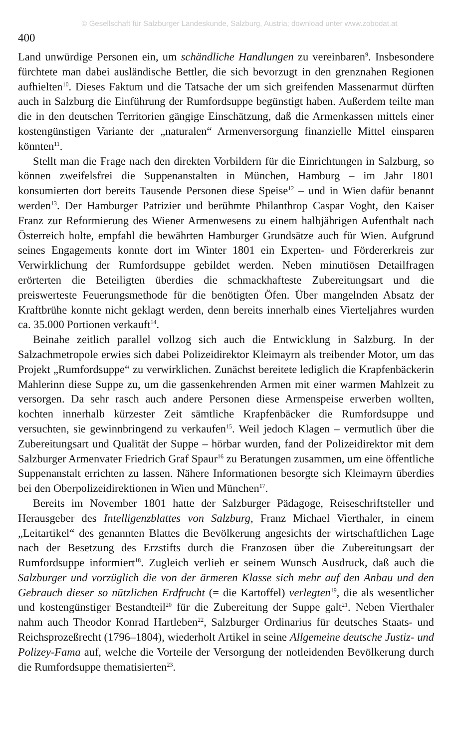© Gesellschaft für Salzburger Landeskunde, Salzburg, Austria; download unter www.zobodat.at
400
Land unwürdige Personen ein, um schändliche Handlungen zu vereinbaren<sup>9</sup>. Insbesondere fürchtete man dabei ausländische Bettler, die sich bevorzugt in den grenznahen Regionen aufhielten<sup>10</sup>. Dieses Faktum und die Tatsache der um sich greifenden Massenarmut dürften auch in Salzburg die Einführung der Rumfordsuppe begünstigt haben. Außerdem teilte man die in den deutschen Territorien gängige Einschätzung, daß die Armenkassen mittels einer kostengünstigen Variante der „naturalen“ Armenversorgung finanzielle Mittel einsparen könnten<sup>11</sup>.
Stellt man die Frage nach den direkten Vorbildern für die Einrichtungen in Salzburg, so können zweifelsfrei die Suppenanstalten in München, Hamburg – im Jahr 1801 konsumierten dort bereits Tausende Personen diese Speise<sup>12</sup> – und in Wien dafür benannt werden<sup>13</sup>. Der Hamburger Patrizier und berühmte Philanthrop Caspar Voght, den Kaiser Franz zur Reformierung des Wiener Armenwesens zu einem halbjährigen Aufenthalt nach Österreich holte, empfahl die bewährten Hamburger Grundsätze auch für Wien. Aufgrund seines Engagements konnte dort im Winter 1801 ein Experten- und Fördererkreis zur Verwirklichung der Rumfordsuppe gebildet werden. Neben minutiösen Detailfragen erörterten die Beteiligten überdies die schmackhafteste Zubereitungsart und die preiswerteste Feuerungsmethode für die benötigten Öfen. Über mangelnden Absatz der Kraftbrühe konnte nicht geklagt werden, denn bereits innerhalb eines Vierteljahres wurden ca. 35.000 Portionen verkauft<sup>14</sup>.
Beinahe zeitlich parallel vollzog sich auch die Entwicklung in Salzburg. In der Salzachmetropole erwies sich dabei Polizeidirektor Kleimayrn als treibender Motor, um das Projekt „Rumfordsuppe“ zu verwirklichen. Zunächst bereitete lediglich die Krapfenbäckerin Mahlerinn diese Suppe zu, um die gassenkehrenden Armen mit einer warmen Mahlzeit zu versorgen. Da sehr rasch auch andere Personen diese Armenspeise erwerben wollten, kochten innerhalb kürzester Zeit sämtliche Krapfenbäcker die Rumfordsuppe und versuchten, sie gewinnbringend zu verkaufen<sup>15</sup>. Weil jedoch Klagen – vermutlich über die Zubereitungsart und Qualität der Suppe – hörbar wurden, fand der Polizeidirektor mit dem Salzburger Armenvater Friedrich Graf Spaur<sup>16</sup> zu Beratungen zusammen, um eine öffentliche Suppenanstalt errichten zu lassen. Nähere Informationen besorgte sich Kleimayrn überdies bei den Oberpolizeidirektionen in Wien und München<sup>17</sup>.
Bereits im November 1801 hatte der Salzburger Pädagoge, Reiseschriftsteller und Herausgeber des Intelligenzblattes von Salzburg, Franz Michael Vierthaler, in einem „Leitartikel“ des genannten Blattes die Bevölkerung angesichts der wirtschaftlichen Lage nach der Besetzung des Erzstifts durch die Franzosen über die Zubereitungsart der Rumfordsuppe informiert<sup>18</sup>. Zugleich verlieh er seinem Wunsch Ausdruck, daß auch die Salzburger und vorzüglich die von der ärmeren Klasse sich mehr auf den Anbau und den Gebrauch dieser so nützlichen Erdfrucht (= die Kartoffel) verlegten<sup>19</sup>, die als wesentlicher und kostengünstiger Bestandteil<sup>20</sup> für die Zubereitung der Suppe galt<sup>21</sup>. Neben Vierthaler nahm auch Theodor Konrad Hartleben<sup>22</sup>, Salzburger Ordinarius für deutsches Staats- und Reichsprozeßrecht (1796–1804), wiederholt Artikel in seine Allgemeine deutsche Justiz- und Polizey-Fama auf, welche die Vorteile der Versorgung der notleidenden Bevölkerung durch die Rumfordsuppe thematisierten<sup>23</sup>.